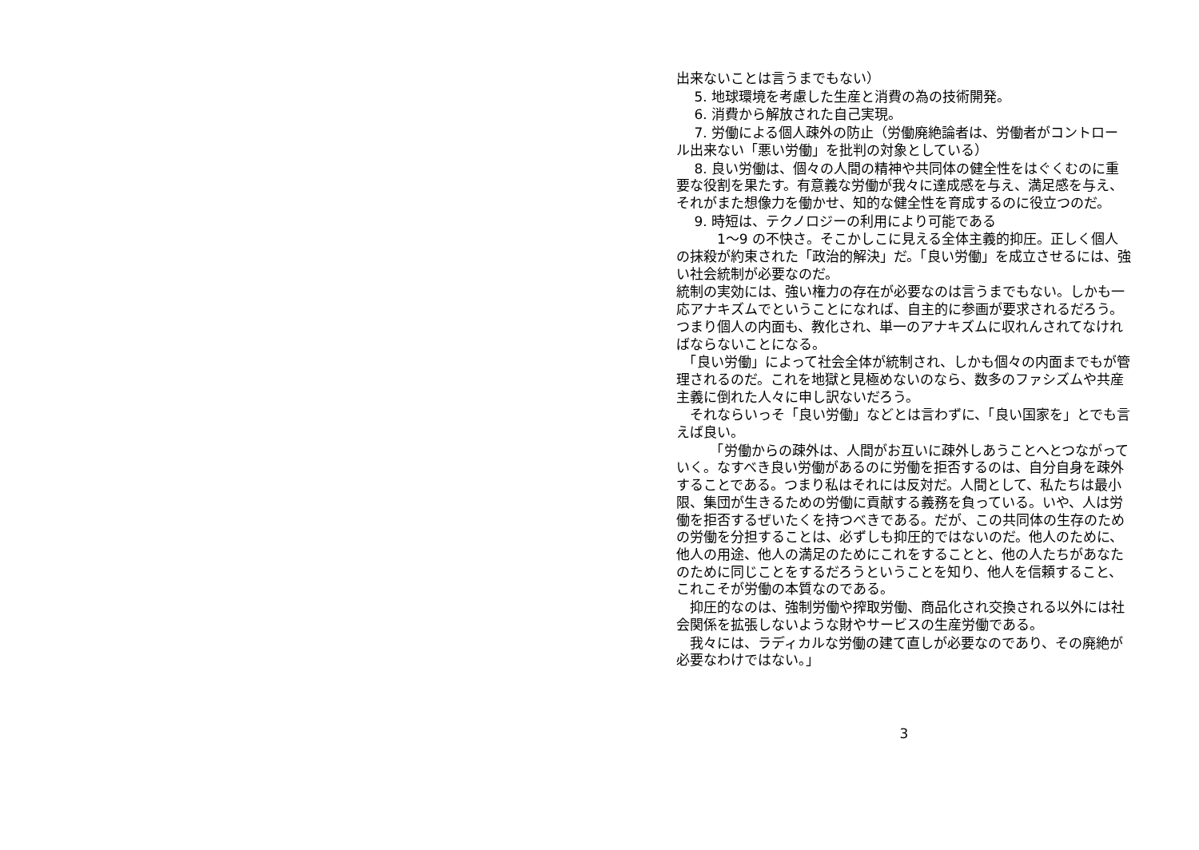出来ないことは言うまでもない）
　 5. 地球環境を考慮した生産と消費の為の技術開発。
　 6. 消費から解放された自己実現。
　 7. 労働による個人疎外の防止（労働廃絶論者は、労働者がコントロール出来ない「悪い労働」を批判の対象としている）
　 8. 良い労働は、個々の人間の精神や共同体の健全性をはぐくむのに重要な役割を果たす。有意義な労働が我々に達成感を与え、満足感を与え、それがまた想像力を働かせ、知的な健全性を育成するのに役立つのだ。
　 9. 時短は、テクノロジーの利用により可能である
　　　1〜9 の不快さ。そこかしこに見える全体主義的抑圧。正しく個人の抹殺が約束された「政治的解決」だ。「良い労働」を成立させるには、強い社会統制が必要なのだ。
統制の実効には、強い権力の存在が必要なのは言うまでもない。しかも一応アナキズムでということになれば、自主的に参画が要求されるだろう。つまり個人の内面も、教化され、単一のアナキズムに収れんされてなければならないことになる。
　「良い労働」によって社会全体が統制され、しかも個々の内面までもが管理されるのだ。これを地獄と見極めないのなら、数多のファシズムや共産主義に倒れた人々に申し訳ないだろう。
　それならいっそ「良い労働」などとは言わずに、「良い国家を」とでも言えば良い。
　　　「労働からの疎外は、人間がお互いに疎外しあうことへとつながっていく。なすべき良い労働があるのに労働を拒否するのは、自分自身を疎外することである。つまり私はそれには反対だ。人間として、私たちは最小限、集団が生きるための労働に貢献する義務を負っている。いや、人は労働を拒否するぜいたくを持つべきである。だが、この共同体の生存のための労働を分担することは、必ずしも抑圧的ではないのだ。他人のために、他人の用途、他人の満足のためにこれをすることと、他の人たちがあなたのために同じことをするだろうということを知り、他人を信頼すること、これこそが労働の本質なのである。
　抑圧的なのは、強制労働や搾取労働、商品化され交換される以外には社会関係を拡張しないような財やサービスの生産労働である。
　我々には、ラディカルな労働の建て直しが必要なのであり、その廃絶が必要なわけではない。」
3